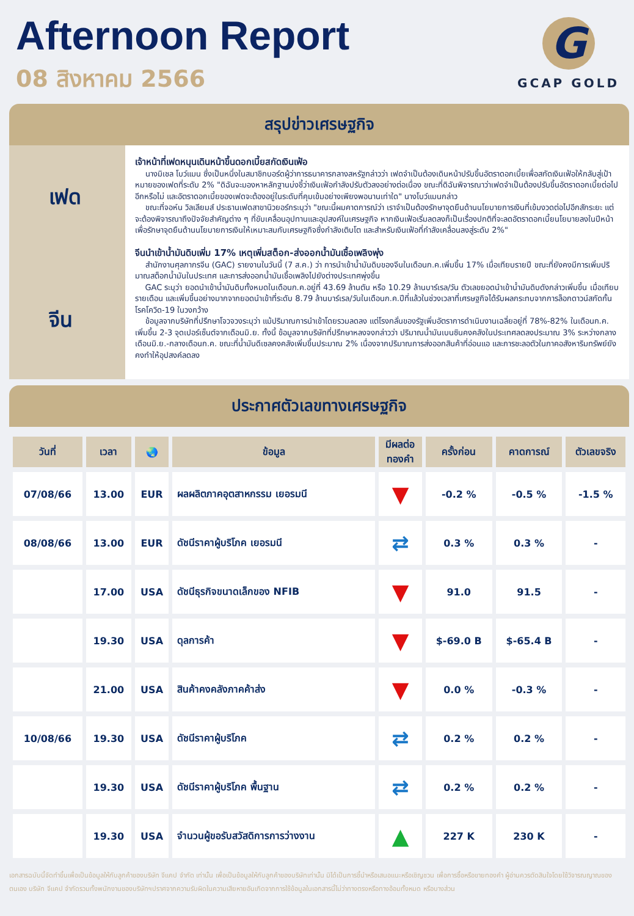Afternoon Report
08 สิงหาคม 2566
G
GCAP GOLD
สรุปข่าวเศรษฐกิจ
เฟด
จีน
เจ้าหน้าที่เฟดหนุนเดินหน้าขึ้นดอกเบี้ยสกัดเงินเฟ้อ
นางมิเชล โบว์แมน ซึ่งเป็นหนึ่งในสมาชิกบอร์ดผู้ว่าการธนาคารกลางสหรัฐกล่าวว่า เฟดจำเป็นต้องเดินหน้าปรับขึ้นอัตราดอกเบี้ยเพื่อสกัดเงินเฟ้อให้กลับสู่เป้าหมายของเฟดที่ระดับ 2% "ดิฉันจะมองหาหลักฐานบ่งชี้ว่าเงินเฟ้อกำลังปรับตัวลงอย่างต่อเนื่อง ขณะที่ดิฉันพิจารณาว่าเฟดจำเป็นต้องปรับขึ้นอัตราดอกเบี้ยต่อไปอีกหรือไม่ และอัตราดอกเบี้ยของเฟดจะต้องอยู่ในระดับที่คุมเข้มอย่างเพียงพอนานเท่าใด" นางโบว์แมนกล่าว
ขณะที่จอห์น วิลเลียมส์ ประธานเฟดสาขานิวยอร์กระบุว่า "ขณะนี้ผมคาดการณ์ว่า เราจำเป็นต้องรักษาจุดยืนด้านนโยบายการเงินที่เข้มงวดต่อไปอีกสักระยะ แต่จะต้องพิจารณาถึงปัจจัยสำคัญต่าง ๆ ที่ขับเคลื่อนอุปทานและอุปสงค์ในเศรษฐกิจ หากเงินเฟ้อเริ่มลดลงก็เป็นเรื่องปกติที่จะลดอัตราดอกเบี้ยนโยบายลงในปีหน้า เพื่อรักษาจุดยืนด้านนโยบายการเงินให้เหมาะสมกับเศรษฐกิจซึ่งกำลังเติบโต และสำหรับเงินเฟ้อที่กำลังเคลื่อนลงสู่ระดับ 2%"
จีนนำเข้าน้ำมันดิบเพิ่ม 17% เหตุเพิ่มสต็อก-ส่งออกน้ำมันเชื้อเพลิงพุ่ง
สำนักงานศุลกากรจีน (GAC) รายงานในวันนี้ (7 ส.ค.) ว่า การนำเข้าน้ำมันดิบของจีนในเดือนก.ค.เพิ่มขึ้น 17% เมื่อเทียบรายปี ขณะที่ยังคงมีการเพิ่มปริมาณสต็อกน้ำมันในประเทศ และการส่งออกน้ำมันเชื้อเพลิงไปยังต่างประเทศพุ่งขึ้น
GAC ระบุว่า ยอดนำเข้าน้ำมันดิบทั้งหมดในเดือนก.ค.อยู่ที่ 43.69 ล้านตัน หรือ 10.29 ล้านบาร์เรล/วัน ตัวเลขยอดนำเข้าน้ำมันดิบดังกล่าวเพิ่มขึ้น เมื่อเทียบรายเดือน และเพิ่มขึ้นอย่างมากจากยอดนำเข้าที่ระดับ 8.79 ล้านบาร์เรล/วันในเดือนก.ค.ปีที่แล้วในช่วงเวลาที่เศรษฐกิจได้รับผลกระทบจากการล็อกดาวน์สกัดกั้นโรคโควิด-19 ในวงกว้าง
ข้อมูลจากบริษัทที่ปรึกษาโจวจวงระบุว่า แม้ปริมาณการนำเข้าโดยรวมลดลง แต่โรงกลั่นของรัฐเพิ่มอัตราการดำเนินงานเฉลี่ยอยู่ที่ 78%-82% ในเดือนก.ค. เพิ่มขึ้น 2-3 จุดเปอร์เซ็นต์จากเดือนมิ.ย. ทั้งนี้ ข้อมูลจากบริษัทที่ปรึกษาหลงจงกล่าวว่า ปริมาณน้ำมันเบนซินคงคลังในประเทศลดลงประมาณ 3% ระหว่างกลางเดือนมิ.ย.-กลางเดือนก.ค. ขณะที่น้ำมันดีเซลคงคลังเพิ่มขึ้นประมาณ 2% เนื่องจากปริมาณการส่งออกสินค้าที่อ่อนแอ และการชะลอตัวในภาคอสังหาริมทรัพย์ยังคงทำให้อุปสงค์ลดลง
ประกาศตัวเลขทางเศรษฐกิจ
| วันที่ | เวลา | 🌏 | ข้อมูล | มีผลต่อ ทองคำ | ครั้งก่อน | คาดการณ์ | ตัวเลขจริง |
| --- | --- | --- | --- | --- | --- | --- | --- |
| 07/08/66 | 13.00 | EUR | ผลผลิตภาคอุตสาหกรรม เยอรมนี | ▼ | -0.2 % | -0.5 % | -1.5 % |
| 08/08/66 | 13.00 | EUR | ดัชนีราคาผู้บริโภค เยอรมนี | ⇄ | 0.3 % | 0.3 % | - |
| | 17.00 | USA | ดัชนีธุรกิจขนาดเล็กของ NFIB | ▼ | 91.0 | 91.5 | - |
| | 19.30 | USA | ดุลการค้า | ▼ | $-69.0 B | $-65.4 B | - |
| | 21.00 | USA | สินค้าคงคลังภาคค้าส่ง | ▼ | 0.0 % | -0.3 % | - |
| 10/08/66 | 19.30 | USA | ดัชนีราคาผู้บริโภค | ⇄ | 0.2 % | 0.2 % | - |
| | 19.30 | USA | ดัชนีราคาผู้บริโภค พื้นฐาน | ⇄ | 0.2 % | 0.2 % | - |
| | 19.30 | USA | จำนวนผู้ขอรับสวัสดิการการว่างงาน | ▲ | 227 K | 230 K | - |
เอกสารฉบับนี้จัดทำขึ้นเพื่อเป็นข้อมูลให้กับลูกค้าของบริษัท จีแคป จำกัด เท่านั้น เพื่อเป็นข้อมูลให้กับลูกค้าของบริษัทเท่านั้น มิได้เป็นการชี้นำหรือเสนอแนะหรือเชิญชวน เพื่อการซื้อหรือขายทองคำ ผู้อ่านควรตัดสินใจโดยใช้วิจารณญาณของตนเอง บริษัท จีแคป จำกัดรวมทั้งพนักงานของบริษัทฯปราศจากความรับผิดในความเสียหายอันเกิดจากการใช้ข้อมูลในเอกสารนี้ไม่ว่าทางตรงหรือทางอ้อมทั้งหมด หรือบางส่วน